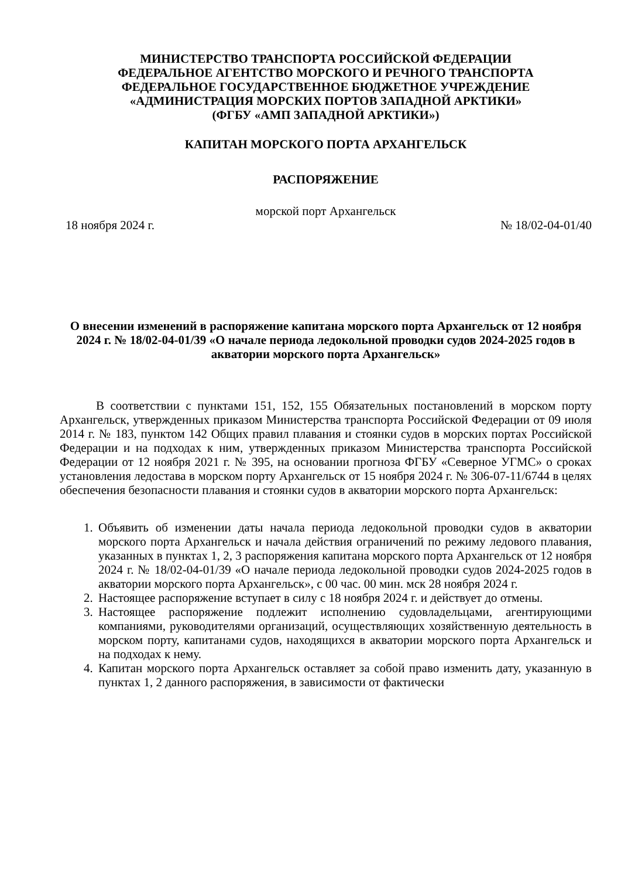МИНИСТЕРСТВО ТРАНСПОРТА РОССИЙСКОЙ ФЕДЕРАЦИИ
ФЕДЕРАЛЬНОЕ АГЕНТСТВО МОРСКОГО И РЕЧНОГО ТРАНСПОРТА
ФЕДЕРАЛЬНОЕ ГОСУДАРСТВЕННОЕ БЮДЖЕТНОЕ УЧРЕЖДЕНИЕ
«АДМИНИСТРАЦИЯ МОРСКИХ ПОРТОВ ЗАПАДНОЙ АРКТИКИ»
(ФГБУ «АМП ЗАПАДНОЙ АРКТИКИ»)
КАПИТАН МОРСКОГО ПОРТА АРХАНГЕЛЬСК
РАСПОРЯЖЕНИЕ
морской порт Архангельск
18 ноября 2024 г. № 18/02-04-01/40
О внесении изменений в распоряжение капитана морского порта Архангельск от 12 ноября 2024 г. № 18/02-04-01/39 «О начале периода ледокольной проводки судов 2024-2025 годов в акватории морского порта Архангельск»
В соответствии с пунктами 151, 152, 155 Обязательных постановлений в морском порту Архангельск, утвержденных приказом Министерства транспорта Российской Федерации от 09 июля 2014 г. № 183, пунктом 142 Общих правил плавания и стоянки судов в морских портах Российской Федерации и на подходах к ним, утвержденных приказом Министерства транспорта Российской Федерации от 12 ноября 2021 г. № 395, на основании прогноза ФГБУ «Северное УГМС» о сроках установления ледостава в морском порту Архангельск от 15 ноября 2024 г. № 306-07-11/6744 в целях обеспечения безопасности плавания и стоянки судов в акватории морского порта Архангельск:
1. Объявить об изменении даты начала периода ледокольной проводки судов в акватории морского порта Архангельск и начала действия ограничений по режиму ледового плавания, указанных в пунктах 1, 2, 3 распоряжения капитана морского порта Архангельск от 12 ноября 2024 г. № 18/02-04-01/39 «О начале периода ледокольной проводки судов 2024-2025 годов в акватории морского порта Архангельск», с 00 час. 00 мин. мск 28 ноября 2024 г.
2. Настоящее распоряжение вступает в силу с 18 ноября 2024 г. и действует до отмены.
3. Настоящее распоряжение подлежит исполнению судовладельцами, агентирующими компаниями, руководителями организаций, осуществляющих хозяйственную деятельность в морском порту, капитанами судов, находящихся в акватории морского порта Архангельск и на подходах к нему.
4. Капитан морского порта Архангельск оставляет за собой право изменить дату, указанную в пунктах 1, 2 данного распоряжения, в зависимости от фактически